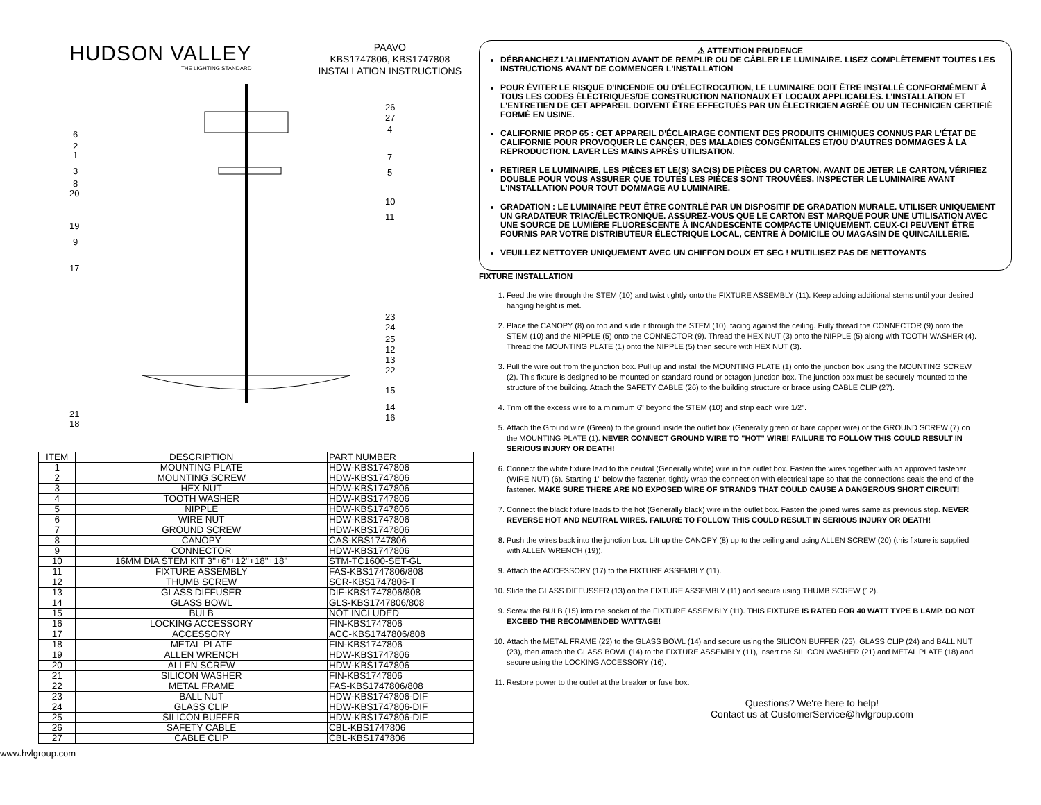HUDSON VALLEY
THE LIGHTING STANDARD
PAAVO
KBS1747806, KBS1747808
INSTALLATION INSTRUCTIONS
6
2
1
3
8
20
19
9
17
21
18
26
27
4
7
5
10
11
23
24
25
12
13
22
15
14
16
| ITEM | DESCRIPTION | PART NUMBER |
| --- | --- | --- |
| 1 | MOUNTING PLATE | HDW-KBS1747806 |
| 2 | MOUNTING SCREW | HDW-KBS1747806 |
| 3 | HEX NUT | HDW-KBS1747806 |
| 4 | TOOTH WASHER | HDW-KBS1747806 |
| 5 | NIPPLE | HDW-KBS1747806 |
| 6 | WIRE NUT | HDW-KBS1747806 |
| 7 | GROUND SCREW | HDW-KBS1747806 |
| 8 | CANOPY | CAS-KBS1747806 |
| 9 | CONNECTOR | HDW-KBS1747806 |
| 10 | 16MM DIA STEM KIT 3"+6"+12"+18"+18" | STM-TC1600-SET-GL |
| 11 | FIXTURE ASSEMBLY | FAS-KBS1747806/808 |
| 12 | THUMB SCREW | SCR-KBS1747806-T |
| 13 | GLASS DIFFUSER | DIF-KBS1747806/808 |
| 14 | GLASS BOWL | GLS-KBS1747806/808 |
| 15 | BULB | NOT INCLUDED |
| 16 | LOCKING ACCESSORY | FIN-KBS1747806 |
| 17 | ACCESSORY | ACC-KBS1747806/808 |
| 18 | METAL PLATE | FIN-KBS1747806 |
| 19 | ALLEN WRENCH | HDW-KBS1747806 |
| 20 | ALLEN SCREW | HDW-KBS1747806 |
| 21 | SILICON WASHER | FIN-KBS1747806 |
| 22 | METAL FRAME | FAS-KBS1747806/808 |
| 23 | BALL NUT | HDW-KBS1747806-DIF |
| 24 | GLASS CLIP | HDW-KBS1747806-DIF |
| 25 | SILICON BUFFER | HDW-KBS1747806-DIF |
| 26 | SAFETY CABLE | CBL-KBS1747806 |
| 27 | CABLE CLIP | CBL-KBS1747806 |
www.hvlgroup.com
⚠ ATTENTION PRUDENCE
DÉBRANCHEZ L'ALIMENTATION AVANT DE REMPLIR OU DE CÂBLER LE LUMINAIRE. LISEZ COMPLÈTEMENT TOUTES LES INSTRUCTIONS AVANT DE COMMENCER L'INSTALLATION
POUR ÉVITER LE RISQUE D'INCENDIE OU D'ÉLECTROCUTION, LE LUMINAIRE DOIT ÊTRE INSTALLÉ CONFORMÉMENT À TOUS LES CODES ÉLECTRIQUES/DE CONSTRUCTION NATIONAUX ET LOCAUX APPLICABLES. L'INSTALLATION ET L'ENTRETIEN DE CET APPAREIL DOIVENT ÊTRE EFFECTUÉS PAR UN ÉLECTRICIEN AGRÉÉ OU UN TECHNICIEN CERTIFIÉ FORMÉ EN USINE.
CALIFORNIE PROP 65 : CET APPAREIL D'ÉCLAIRAGE CONTIENT DES PRODUITS CHIMIQUES CONNUS PAR L'ÉTAT DE CALIFORNIE POUR PROVOQUER LE CANCER, DES MALADIES CONGÉNITALES ET/OU D'AUTRES DOMMAGES À LA REPRODUCTION. LAVER LES MAINS APRÈS UTILISATION.
RETIRER LE LUMINAIRE, LES PIÈCES ET LE(S) SAC(S) DE PIÈCES DU CARTON. AVANT DE JETER LE CARTON, VÉRIFIEZ DOUBLE POUR VOUS ASSURER QUE TOUTES LES PIÈCES SONT TROUVÉES. INSPECTER LE LUMINAIRE AVANT L'INSTALLATION POUR TOUT DOMMAGE AU LUMINAIRE.
GRADATION : LE LUMINAIRE PEUT ÊTRE CONTRLÉ PAR UN DISPOSITIF DE GRADATION MURALE. UTILISER UNIQUEMENT UN GRADATEUR TRIAC/ÉLECTRONIQUE. ASSUREZ-VOUS QUE LE CARTON EST MARQUÉ POUR UNE UTILISATION AVEC UNE SOURCE DE LUMIÈRE FLUORESCENTE À INCANDESCENTE COMPACTE UNIQUEMENT. CEUX-CI PEUVENT ÊTRE FOURNIS PAR VOTRE DISTRIBUTEUR ÉLECTRIQUE LOCAL, CENTRE À DOMICILE OU MAGASIN DE QUINCAILLERIE.
VEUILLEZ NETTOYER UNIQUEMENT AVEC UN CHIFFON DOUX ET SEC ! N'UTILISEZ PAS DE NETTOYANTS
FIXTURE INSTALLATION
1. Feed the wire through the STEM (10) and twist tightly onto the FIXTURE ASSEMBLY (11). Keep adding additional stems until your desired hanging height is met.
2. Place the CANOPY (8) on top and slide it through the STEM (10), facing against the ceiling. Fully thread the CONNECTOR (9) onto the STEM (10) and the NIPPLE (5) onto the CONNECTOR (9). Thread the HEX NUT (3) onto the NIPPLE (5) along with TOOTH WASHER (4). Thread the MOUNTING PLATE (1) onto the NIPPLE (5) then secure with HEX NUT (3).
3. Pull the wire out from the junction box. Pull up and install the MOUNTING PLATE (1) onto the junction box using the MOUNTING SCREW (2). This fixture is designed to be mounted on standard round or octagon junction box. The junction box must be securely mounted to the structure of the building. Attach the SAFETY CABLE (26) to the building structure or brace using CABLE CLIP (27).
4. Trim off the excess wire to a minimum 6" beyond the STEM (10) and strip each wire 1/2".
5. Attach the Ground wire (Green) to the ground inside the outlet box (Generally green or bare copper wire) or the GROUND SCREW (7) on the MOUNTING PLATE (1). NEVER CONNECT GROUND WIRE TO "HOT" WIRE! FAILURE TO FOLLOW THIS COULD RESULT IN SERIOUS INJURY OR DEATH!
6. Connect the white fixture lead to the neutral (Generally white) wire in the outlet box. Fasten the wires together with an approved fastener (WIRE NUT) (6). Starting 1" below the fastener, tightly wrap the connection with electrical tape so that the connections seals the end of the fastener. MAKE SURE THERE ARE NO EXPOSED WIRE OF STRANDS THAT COULD CAUSE A DANGEROUS SHORT CIRCUIT!
7. Connect the black fixture leads to the hot (Generally black) wire in the outlet box. Fasten the joined wires same as previous step. NEVER REVERSE HOT AND NEUTRAL WIRES. FAILURE TO FOLLOW THIS COULD RESULT IN SERIOUS INJURY OR DEATH!
8. Push the wires back into the junction box. Lift up the CANOPY (8) up to the ceiling and using ALLEN SCREW (20) (this fixture is supplied with ALLEN WRENCH (19)).
9. Attach the ACCESSORY (17) to the FIXTURE ASSEMBLY (11).
10. Slide the GLASS DIFFUSSER (13) on the FIXTURE ASSEMBLY (11) and secure using THUMB SCREW (12).
9. Screw the BULB (15) into the socket of the FIXTURE ASSEMBLY (11). THIS FIXTURE IS RATED FOR 40 WATT TYPE B LAMP. DO NOT EXCEED THE RECOMMENDED WATTAGE!
10. Attach the METAL FRAME (22) to the GLASS BOWL (14) and secure using the SILICON BUFFER (25), GLASS CLIP (24) and BALL NUT (23), then attach the GLASS BOWL (14) to the FIXTURE ASSEMBLY (11), insert the SILICON WASHER (21) and METAL PLATE (18) and secure using the LOCKING ACCESSORY (16).
11. Restore power to the outlet at the breaker or fuse box.
Questions? We're here to help!
Contact us at CustomerService@hvlgroup.com